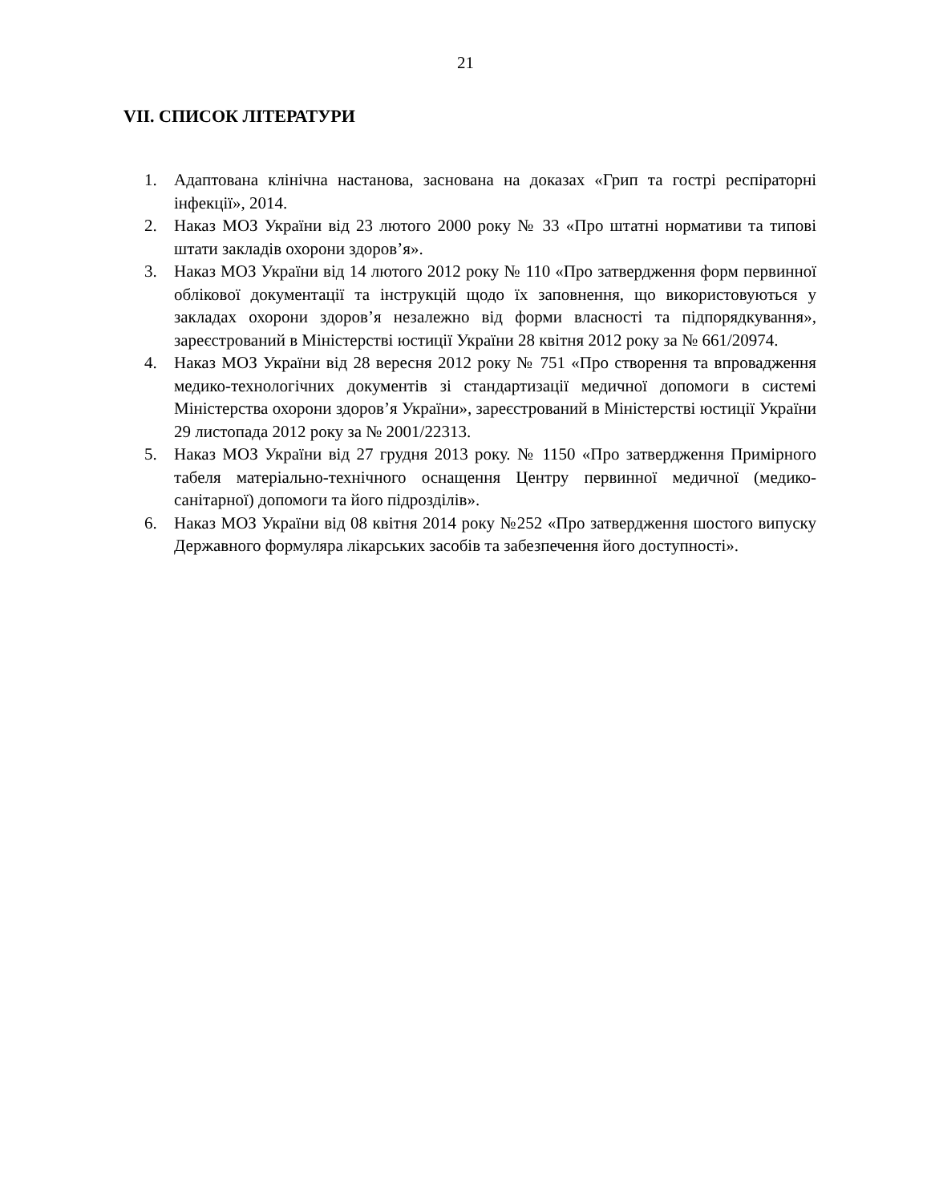21
VII. СПИСОК ЛІТЕРАТУРИ
1. Адаптована клінічна настанова, заснована на доказах «Грип та гострі респіраторні інфекції», 2014.
2. Наказ МОЗ України від 23 лютого 2000 року № 33 «Про штатні нормативи та типові штати закладів охорони здоров’я».
3. Наказ МОЗ України від 14 лютого 2012 року № 110 «Про затвердження форм первинної облікової документації та інструкцій щодо їх заповнення, що використовуються у закладах охорони здоров’я незалежно від форми власності та підпорядкування», зареєстрований в Міністерстві юстиції України 28 квітня 2012 року за № 661/20974.
4. Наказ МОЗ України від 28 вересня 2012 року № 751 «Про створення та впровадження медико-технологічних документів зі стандартизації медичної допомоги в системі Міністерства охорони здоров’я України», зареєстрований в Міністерстві юстиції України 29 листопада 2012 року за № 2001/22313.
5. Наказ МОЗ України від 27 грудня 2013 року. № 1150 «Про затвердження Примірного табеля матеріально-технічного оснащення Центру первинної медичної (медико-санітарної) допомоги та його підрозділів».
6. Наказ МОЗ України від 08 квітня 2014 року №252 «Про затвердження шостого випуску Державного формуляра лікарських засобів та забезпечення його доступності».